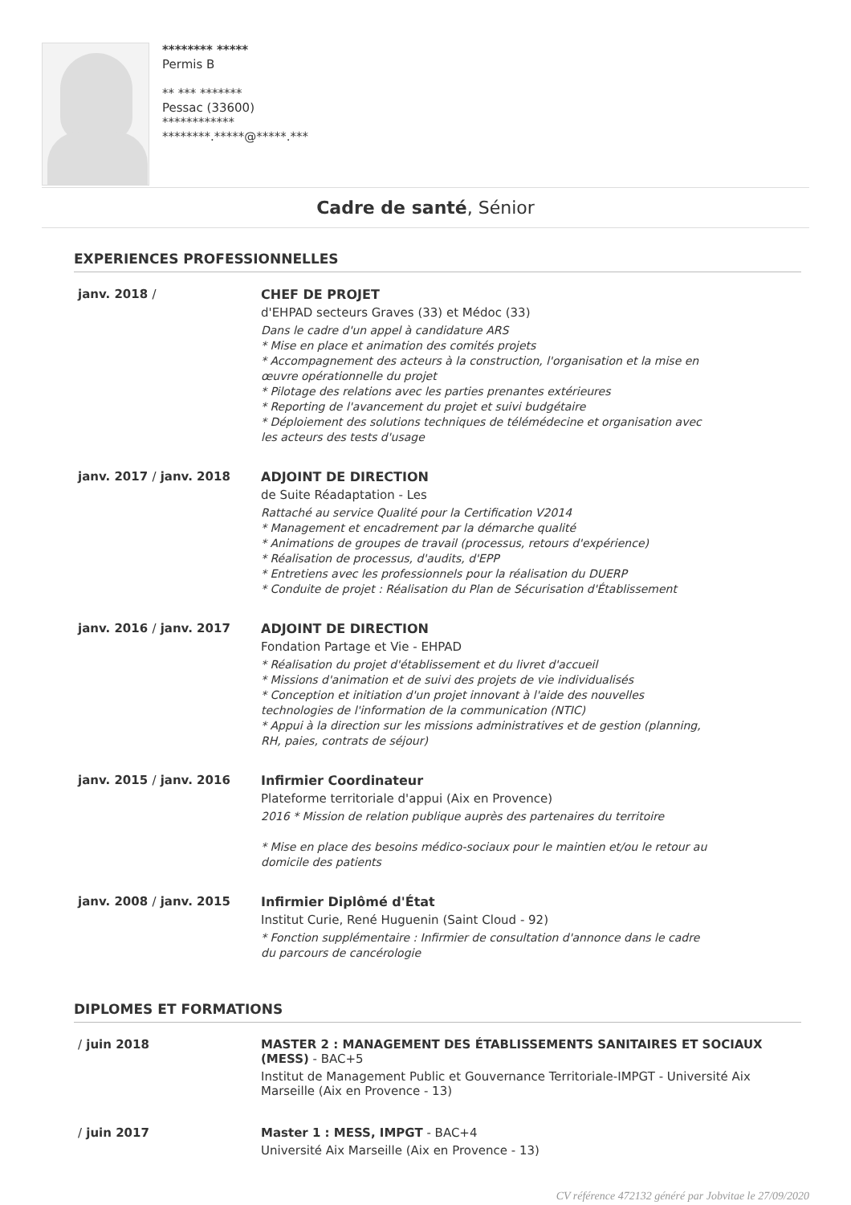******** *****
Permis B
** *** *******
Pessac (33600)
************
********.*****@*****.***
Cadre de santé, Sénior
EXPERIENCES PROFESSIONNELLES
janv. 2018 / CHEF DE PROJET
d'EHPAD secteurs Graves (33) et Médoc (33)
Dans le cadre d'un appel à candidature ARS
* Mise en place et animation des comités projets
* Accompagnement des acteurs à la construction, l'organisation et la mise en œuvre opérationnelle du projet
* Pilotage des relations avec les parties prenantes extérieures
* Reporting de l'avancement du projet et suivi budgétaire
* Déploiement des solutions techniques de télémédecine et organisation avec les acteurs des tests d'usage
janv. 2017 / janv. 2018 ADJOINT DE DIRECTION
de Suite Réadaptation - Les
Rattaché au service Qualité pour la Certification V2014
* Management et encadrement par la démarche qualité
* Animations de groupes de travail (processus, retours d'expérience)
* Réalisation de processus, d'audits, d'EPP
* Entretiens avec les professionnels pour la réalisation du DUERP
* Conduite de projet : Réalisation du Plan de Sécurisation d'Établissement
janv. 2016 / janv. 2017 ADJOINT DE DIRECTION
Fondation Partage et Vie - EHPAD
* Réalisation du projet d'établissement et du livret d'accueil
* Missions d'animation et de suivi des projets de vie individualisés
* Conception et initiation d'un projet innovant à l'aide des nouvelles technologies de l'information de la communication (NTIC)
* Appui à la direction sur les missions administratives et de gestion (planning, RH, paies, contrats de séjour)
janv. 2015 / janv. 2016 Infirmier Coordinateur
Plateforme territoriale d'appui (Aix en Provence)
2016 * Mission de relation publique auprès des partenaires du territoire
* Mise en place des besoins médico-sociaux pour le maintien et/ou le retour au domicile des patients
janv. 2008 / janv. 2015 Infirmier Diplômé d'État
Institut Curie, René Huguenin (Saint Cloud - 92)
* Fonction supplémentaire : Infirmier de consultation d'annonce dans le cadre du parcours de cancérologie
DIPLOMES ET FORMATIONS
/ juin 2018 MASTER 2 : MANAGEMENT DES ÉTABLISSEMENTS SANITAIRES ET SOCIAUX (MESS) - BAC+5
Institut de Management Public et Gouvernance Territoriale-IMPGT - Université Aix Marseille (Aix en Provence - 13)
/ juin 2017 Master 1 : MESS, IMPGT - BAC+4
Université Aix Marseille (Aix en Provence - 13)
CV référence 472132 généré par Jobvitae le 27/09/2020